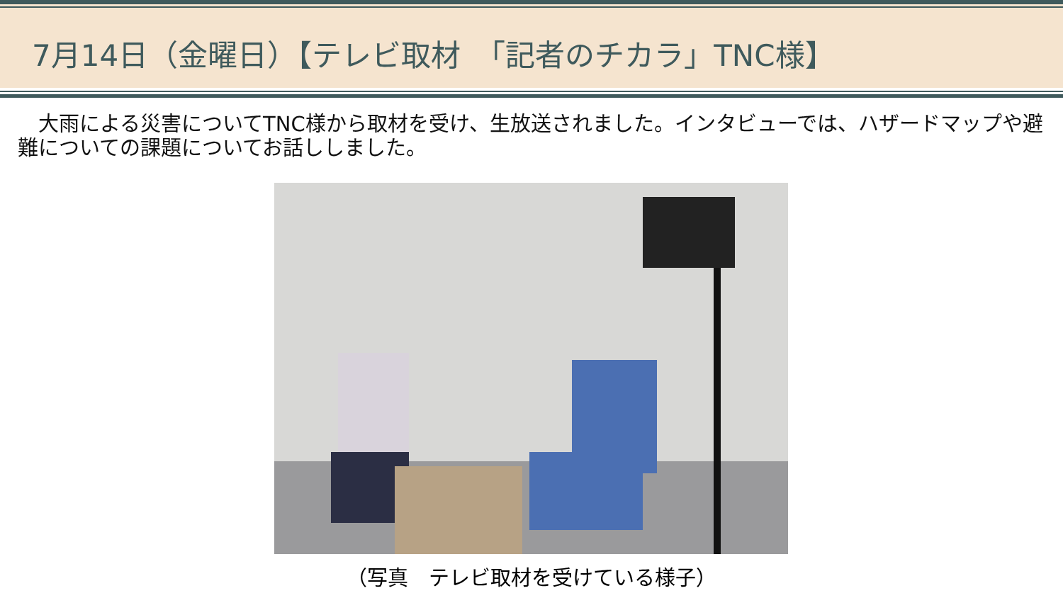7月14日（金曜日）【テレビ取材　「記者のチカラ」TNC様】
　大雨による災害についてTNC様から取材を受け、生放送されました。インタビューでは、ハザードマップや避難についての課題についてお話ししました。
（写真　テレビ取材を受けている様子）